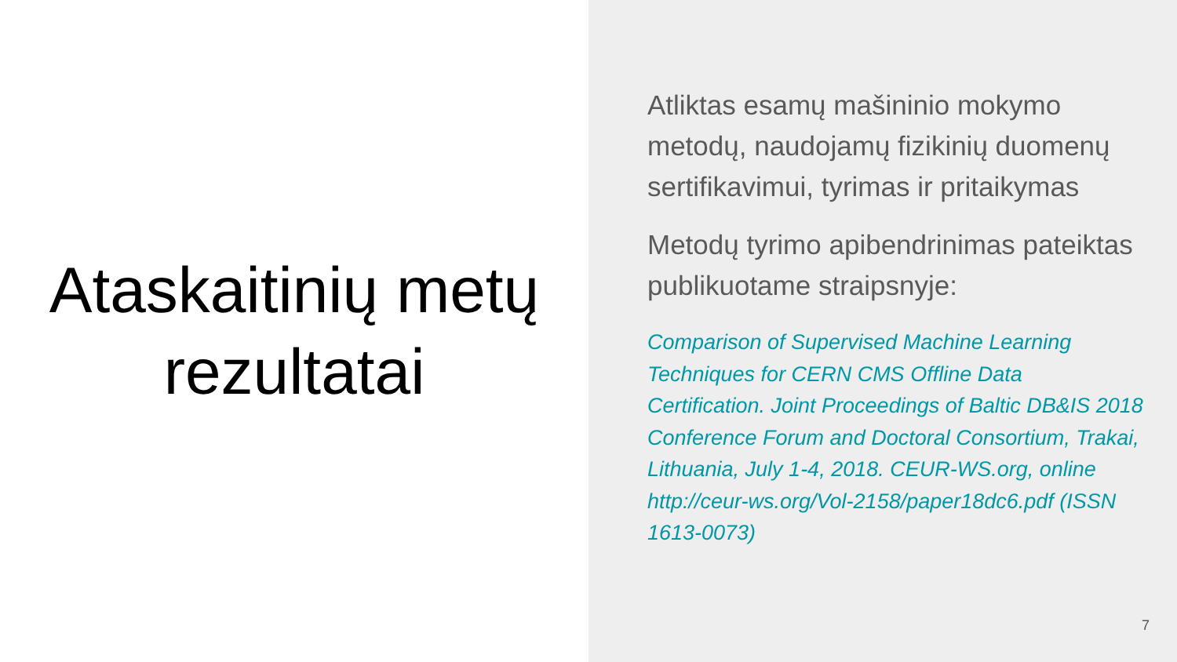Ataskaitinių metų
rezultatai
Atliktas esamų mašininio mokymo metodų, naudojamų fizikinių duomenų sertifikavimui, tyrimas ir pritaikymas
Metodų tyrimo apibendrinimas pateiktas publikuotame straipsnyje:
Comparison of Supervised Machine Learning Techniques for CERN CMS Offline Data Certification. Joint Proceedings of Baltic DB&IS 2018 Conference Forum and Doctoral Consortium, Trakai, Lithuania, July 1-4, 2018. CEUR-WS.org, online http://ceur-ws.org/Vol-2158/paper18dc6.pdf (ISSN 1613-0073)
7